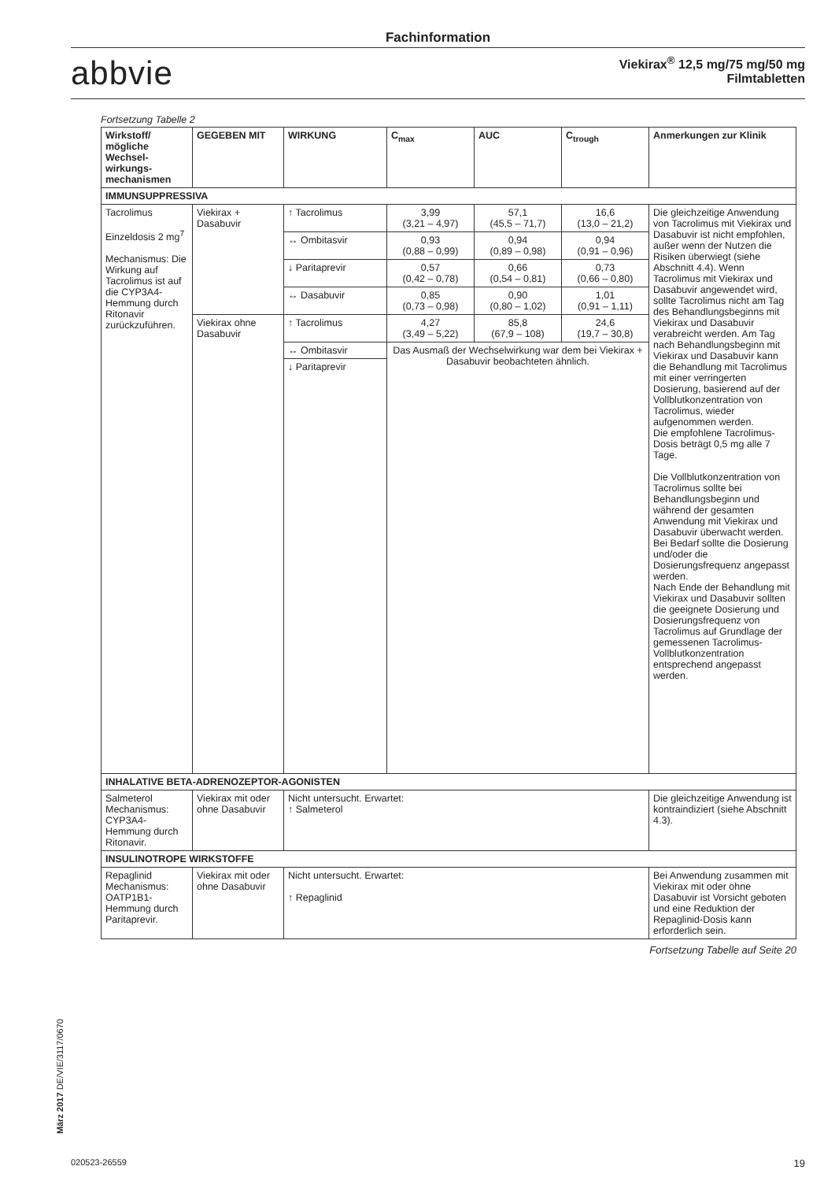Fachinformation
abbvie
Viekirax<sup>®</sup> 12,5 mg/75 mg/50 mg
Filmtabletten
Fortsetzung Tabelle 2
| Wirkstoff/ mögliche Wechsel­wirkungs­mechanismen | GEGEBEN MIT | WIRKUNG | C<sub>max</sub> | AUC | C<sub>trough</sub> | Anmerkungen zur Klinik |
| --- | --- | --- | --- | --- | --- | --- |
| IMMUNSUPPRESSIVA | | | | | | |
| Tacrolimus Einzeldosis 2 mg<sup>7</sup> Mechanismus: Die Wirkung auf Tacrolimus ist auf die CYP3A4-Hemmung durch Ritonavir zurückzuführen. | Viekirax + Dasabuvir | ↑ Tacrolimus | 3,99 (3,21 – 4,97) | 57,1 (45,5 – 71,7) | 16,6 (13,0 – 21,2) | Die gleichzeitige Anwendung von Tacrolimus mit Viekirax und Dasabuvir ist nicht empfohlen, außer wenn der Nutzen die Risiken überwiegt (siehe Abschnitt 4.4). Wenn Tacrolimus mit Viekirax und Dasabuvir angewendet wird, sollte Tacrolimus nicht am Tag des Behandlungsbeginns mit Viekirax und Dasabuvir verabreicht werden. Am Tag nach Behandlungsbeginn mit Viekirax und Dasabuvir kann die Behandlung mit Tacrolimus mit einer verringerten Dosierung, basierend auf der Vollblutkonzentration von Tacrolimus, wieder aufgenommen werden. Die empfohlene Tacrolimus-Dosis beträgt 0,5 mg alle 7 Tage. Die Vollblutkonzentration von Tacrolimus sollte bei Behandlungsbeginn und während der gesamten Anwendung mit Viekirax und Dasabuvir überwacht werden. Bei Bedarf sollte die Dosierung und/oder die Dosierungsfrequenz angepasst werden. Nach Ende der Behandlung mit Viekirax und Dasabuvir sollten die geeignete Dosierung und Dosierungsfrequenz von Tacrolimus auf Grundlage der gemessenen Tacrolimus-Vollblutkonzentration entsprechend angepasst werden. |
| | | ↔ Ombitasvir | 0,93 (0,88 – 0,99) | 0,94 (0,89 – 0,98) | 0,94 (0,91 – 0,96) | |
| | | ↓ Paritaprevir | 0,57 (0,42 – 0,78) | 0,66 (0,54 – 0,81) | 0,73 (0,66 – 0,80) | |
| | | ↔ Dasabuvir | 0,85 (0,73 – 0,98) | 0,90 (0,80 – 1,02) | 1,01 (0,91 – 1,11) | |
| | Viekirax ohne Dasabuvir | ↑ Tacrolimus | 4,27 (3,49 – 5,22) | 85,8 (67,9 – 108) | 24,6 (19,7 – 30,8) | |
| | | ↔ Ombitasvir | Das Ausmaß der Wechselwirkung war dem bei Viekirax + Dasabuvir beobachteten ähnlich. | | | |
| | | ↓ Paritaprevir | | | | |
| INHALATIVE BETA-ADRENOZEPTOR-AGONISTEN | | | | | | |
| Salmeterol Mechanismus: CYP3A4-Hemmung durch Ritonavir. | Viekirax mit oder ohne Dasabuvir | Nicht untersucht. Erwartet: ↑ Salmeterol | | | | Die gleichzeitige Anwendung ist kontraindiziert (siehe Abschnitt 4.3). |
| INSULINOTROPE WIRKSTOFFE | | | | | | |
| Repaglinid Mechanismus: OATP1B1-Hemmung durch Paritaprevir. | Viekirax mit oder ohne Dasabuvir | Nicht untersucht. Erwartet: ↑ Repaglinid | | | | Bei Anwendung zusammen mit Viekirax mit oder ohne Dasabuvir ist Vorsicht geboten und eine Reduktion der Repaglinid-Dosis kann erforderlich sein. |
Fortsetzung Tabelle auf Seite 20
März 2017 DE/VIE/3117/0670
020523-26559 19